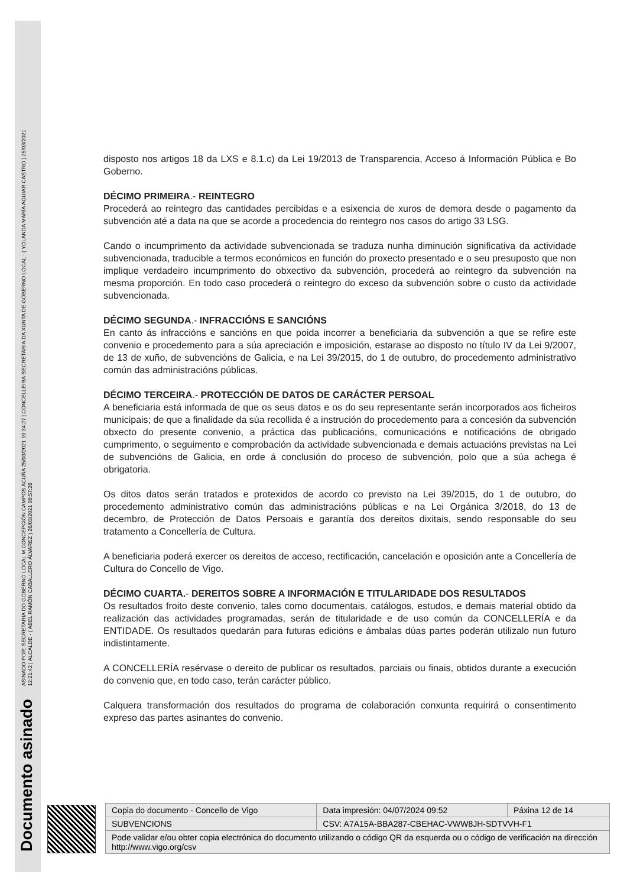Documento asinado ASINADO POR: SECRETARIA DO GOBERNO LOCAL M CONCEPCIÓN CAMPOS ACUÑA 25/03/2021 10:34:27 | CONCELLEIRA-SECRETARIA DA XUNTA DE GOBERNO LOCAL - ( YOLANDA MARÍA AGUIAR CASTRO ) 25/03/2021
12:21:42 | ALCALDE - ( ABEL RAMÓN CABALLERO ÁLVAREZ ) 26/03/2021 08:57:26
disposto nos artigos 18 da LXS e 8.1.c) da Lei 19/2013 de Transparencia, Acceso á Información Pública e Bo Goberno.
DÉCIMO PRIMEIRA.- REINTEGRO
Procederá ao reintegro das cantidades percibidas e a esixencia de xuros de demora desde o pagamento da subvención até a data na que se acorde a procedencia do reintegro nos casos do artigo 33 LSG.
Cando o incumprimento da actividade subvencionada se traduza nunha diminución significativa da actividade subvencionada, traducible a termos económicos en función do proxecto presentado e o seu presuposto que non implique verdadeiro incumprimento do obxectivo da subvención, procederá ao reintegro da subvención na mesma proporción. En todo caso procederá o reintegro do exceso da subvención sobre o custo da actividade subvencionada.
DÉCIMO SEGUNDA.- INFRACCIÓNS E SANCIÓNS
En canto ás infraccións e sancións en que poida incorrer a beneficiaria da subvención a que se refire este convenio e procedemento para a súa apreciación e imposición, estarase ao disposto no título IV da Lei 9/2007, de 13 de xuño, de subvencións de Galicia, e na Lei 39/2015, do 1 de outubro, do procedemento administrativo común das administracións públicas.
DÉCIMO TERCEIRA.- PROTECCIÓN DE DATOS DE CARÁCTER PERSOAL
A beneficiaria está informada de que os seus datos e os do seu representante serán incorporados aos ficheiros municipais; de que a finalidade da súa recollida é a instrución do procedemento para a concesión da subvención obxecto do presente convenio, a práctica das publicacións, comunicacións e notificacións de obrigado cumprimento, o seguimento e comprobación da actividade subvencionada e demais actuacións previstas na Lei de subvencións de Galicia, en orde á conclusión do proceso de subvención, polo que a súa achega é obrigatoria.
Os ditos datos serán tratados e protexidos de acordo co previsto na Lei 39/2015, do 1 de outubro, do procedemento administrativo común das administracións públicas e na Lei Orgánica 3/2018, do 13 de decembro, de Protección de Datos Persoais e garantía dos dereitos dixitais, sendo responsable do seu tratamento a Concellería de Cultura.
A beneficiaria poderá exercer os dereitos de acceso, rectificación, cancelación e oposición ante a Concellería de Cultura do Concello de Vigo.
DÉCIMO CUARTA.- DEREITOS SOBRE A INFORMACIÓN E TITULARIDADE DOS RESULTADOS
Os resultados froito deste convenio, tales como documentais, catálogos, estudos, e demais material obtido da realización das actividades programadas, serán de titularidade e de uso común da CONCELLERÍA e da ENTIDADE. Os resultados quedarán para futuras edicións e ámbalas dúas partes poderán utilizalo nun futuro indistintamente.
A CONCELLERÍA resérvase o dereito de publicar os resultados, parciais ou finais, obtidos durante a execución do convenio que, en todo caso, terán carácter público.
Calquera transformación dos resultados do programa de colaboración conxunta requirirá o consentimento expreso das partes asinantes do convenio.
| Copia do documento - Concello de Vigo | Data impresión: 04/07/2024 09:52 | Páxina 12 de 14 |
| SUBVENCIONS | CSV: A7A15A-BBA287-CBEHAC-VWW8JH-SDTVVH-F1 | |
| Pode validar e/ou obter copia electrónica do documento utilizando o código QR da esquerda ou o código de verificación na dirección http://www.vigo.org/csv | | |